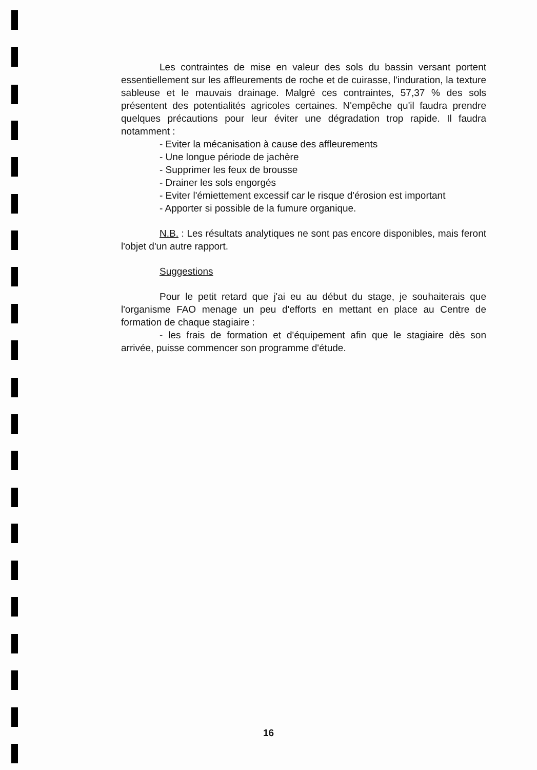Les contraintes de mise en valeur des sols du bassin versant portent essentiellement sur les affleurements de roche et de cuirasse, l'induration, la texture sableuse et le mauvais drainage. Malgré ces contraintes, 57,37 % des sols présentent des potentialités agricoles certaines. N'empêche qu'il faudra prendre quelques précautions pour leur éviter une dégradation trop rapide. Il faudra notamment :
- Eviter la mécanisation à cause des affleurements
- Une longue période de jachère
- Supprimer les feux de brousse
- Drainer les sols engorgés
- Eviter l'émiettement excessif car le risque d'érosion est important
- Apporter si possible de la fumure organique.
N.B. : Les résultats analytiques ne sont pas encore disponibles, mais feront l'objet d'un autre rapport.
Suggestions
Pour le petit retard que j'ai eu au début du stage, je souhaiterais que l'organisme FAO menage un peu d'efforts en mettant en place au Centre de formation de chaque stagiaire :
- les frais de formation et d'équipement afin que le stagiaire dès son arrivée, puisse commencer son programme d'étude.
16